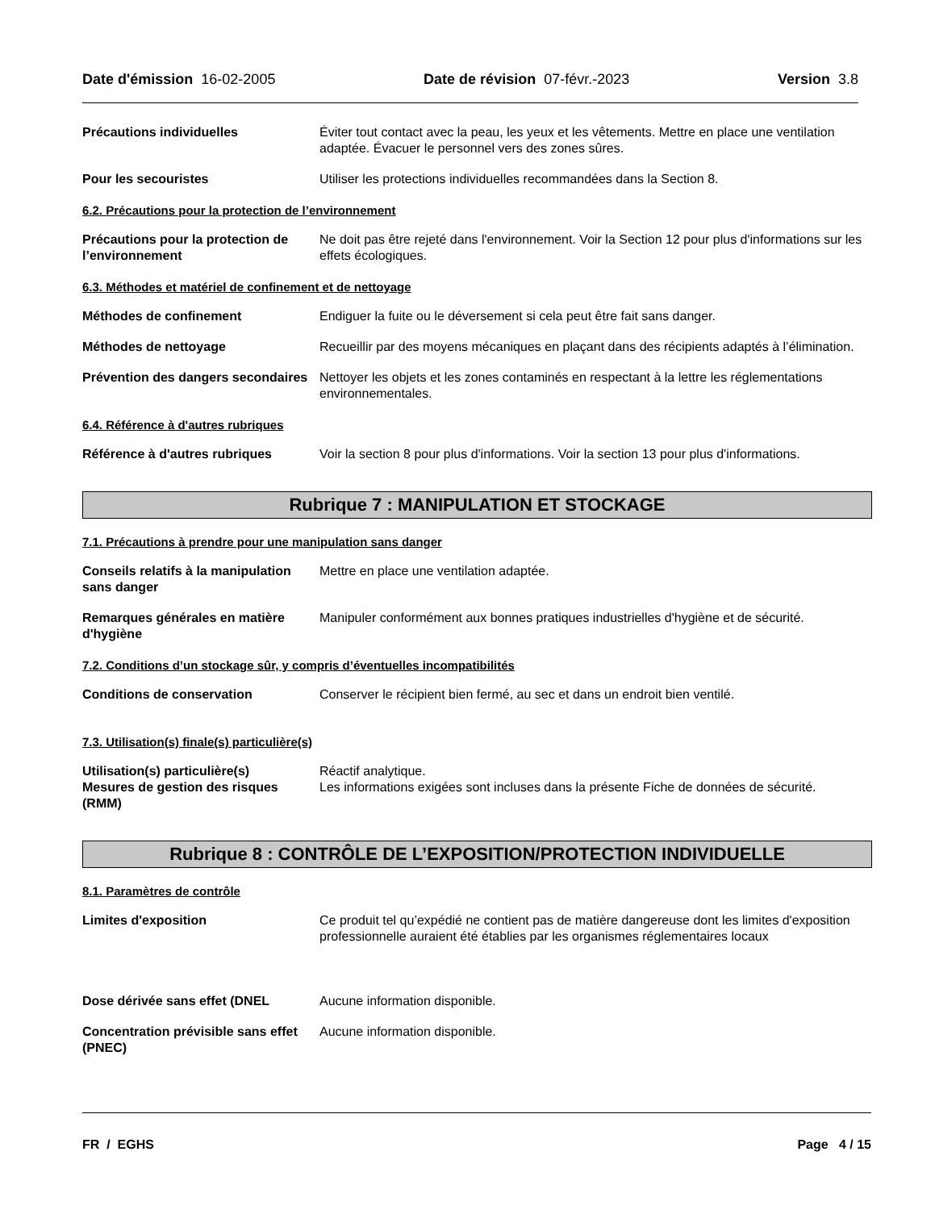Date d'émission 16-02-2005 Date de révision 07-févr.-2023 Version 3.8
Précautions individuelles Éviter tout contact avec la peau, les yeux et les vêtements. Mettre en place une ventilation adaptée. Évacuer le personnel vers des zones sûres.
Pour les secouristes Utiliser les protections individuelles recommandées dans la Section 8.
6.2. Précautions pour la protection de l’environnement
Précautions pour la protection de l’environnement
Ne doit pas être rejeté dans l'environnement. Voir la Section 12 pour plus d'informations sur les effets écologiques.
6.3. Méthodes et matériel de confinement et de nettoyage
Méthodes de confinement Endiguer la fuite ou le déversement si cela peut être fait sans danger.
Méthodes de nettoyage Recueillir par des moyens mécaniques en plaçant dans des récipients adaptés à l’élimination.
Prévention des dangers secondaires
Nettoyer les objets et les zones contaminés en respectant à la lettre les réglementations environnementales.
6.4. Référence à d'autres rubriques
Référence à d'autres rubriques Voir la section 8 pour plus d'informations. Voir la section 13 pour plus d'informations.
Rubrique 7 : MANIPULATION ET STOCKAGE
7.1. Précautions à prendre pour une manipulation sans danger
Conseils relatifs à la manipulation sans danger
Mettre en place une ventilation adaptée.
Remarques générales en matière d'hygiène
Manipuler conformément aux bonnes pratiques industrielles d'hygiène et de sécurité.
7.2. Conditions d’un stockage sûr, y compris d’éventuelles incompatibilités
Conditions de conservation Conserver le récipient bien fermé, au sec et dans un endroit bien ventilé.
7.3. Utilisation(s) finale(s) particulière(s)
Utilisation(s) particulière(s) Réactif analytique.
Mesures de gestion des risques (RMM)
Les informations exigées sont incluses dans la présente Fiche de données de sécurité.
Rubrique 8 : CONTRÔLE DE L’EXPOSITION/PROTECTION INDIVIDUELLE
8.1. Paramètres de contrôle
Limites d'exposition Ce produit tel qu’expédié ne contient pas de matière dangereuse dont les limites d'exposition professionnelle auraient été établies par les organismes réglementaires locaux
Dose dérivée sans effet (DNEL Aucune information disponible.
Concentration prévisible sans effet (PNEC)
Aucune information disponible.
FR / EGHS Page 4 / 15